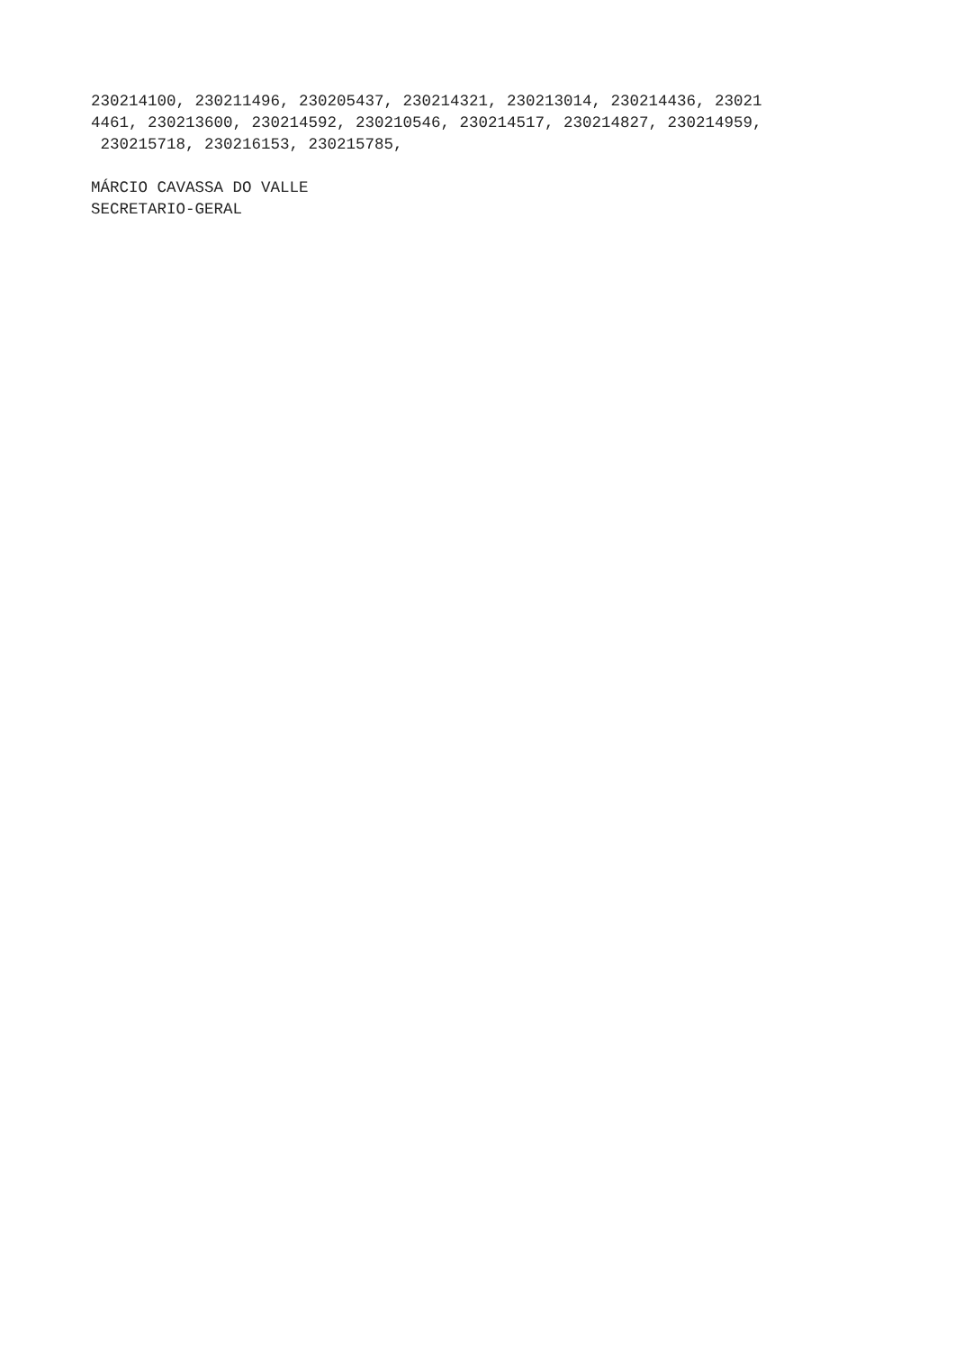230214100, 230211496, 230205437, 230214321, 230213014, 230214436, 23021 4461, 230213600, 230214592, 230210546, 230214517, 230214827, 230214959, 230215718, 230216153, 230215785, MÁRCIO CAVASSA DO VALLE SECRETARIO-GERAL